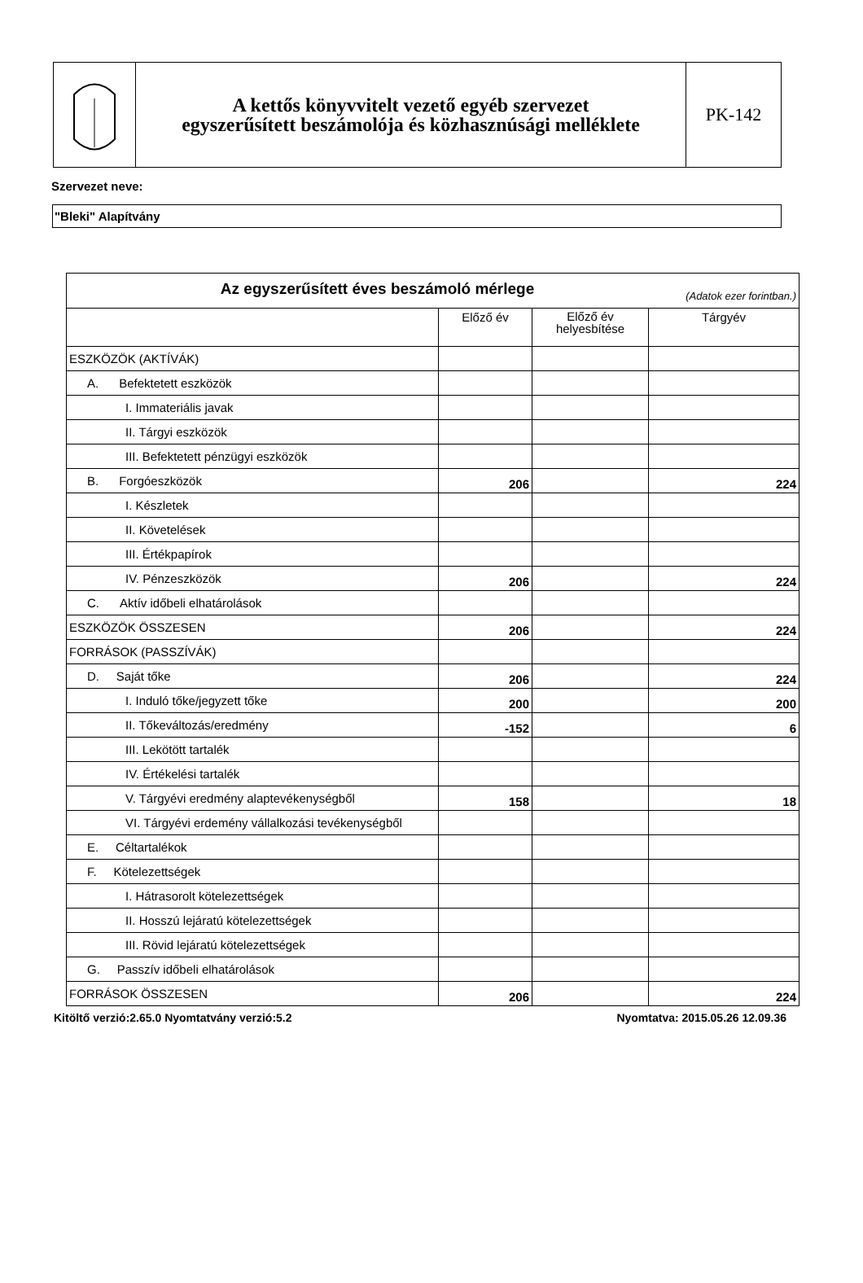A kettős könyvvitelt vezető egyéb szervezet
egyszerűsített beszámolója és közhasznúsági melléklete
PK-142
Szervezet neve:
"Bleki" Alapítvány
| Az egyszerűsített éves beszámoló mérlege (Adatok ezer forintban.) | | | |
| | Előző év | Előző év helyesbítése | Tárgyév |
| ESZKÖZÖK (AKTÍVÁK) | | | |
| A. Befektetett eszközök | | | |
| I. Immateriális javak | | | |
| II. Tárgyi eszközök | | | |
| III. Befektetett pénzügyi eszközök | | | |
| B. Forgóeszközök | 206 | | 224 |
| I. Készletek | | | |
| II. Követelések | | | |
| III. Értékpapírok | | | |
| IV. Pénzeszközök | 206 | | 224 |
| C. Aktív időbeli elhatárolások | | | |
| ESZKÖZÖK ÖSSZESEN | 206 | | 224 |
| FORRÁSOK (PASSZÍVÁK) | | | |
| D. Saját tőke | 206 | | 224 |
| I. Induló tőke/jegyzett tőke | 200 | | 200 |
| II. Tőkeváltozás/eredmény | -152 | | 6 |
| III. Lekötött tartalék | | | |
| IV. Értékelési tartalék | | | |
| V. Tárgyévi eredmény alaptevékenységből | 158 | | 18 |
| VI. Tárgyévi erdemény vállalkozási tevékenységből | | | |
| E. Céltartalékok | | | |
| F. Kötelezettségek | | | |
| I. Hátrasorolt kötelezettségek | | | |
| II. Hosszú lejáratú kötelezettségek | | | |
| III. Rövid lejáratú kötelezettségek | | | |
| G. Passzív időbeli elhatárolások | | | |
| FORRÁSOK ÖSSZESEN | 206 | | 224 |
Kitöltő verzió:2.65.0 Nyomtatvány verzió:5.2 Nyomtatva: 2015.05.26 12.09.36